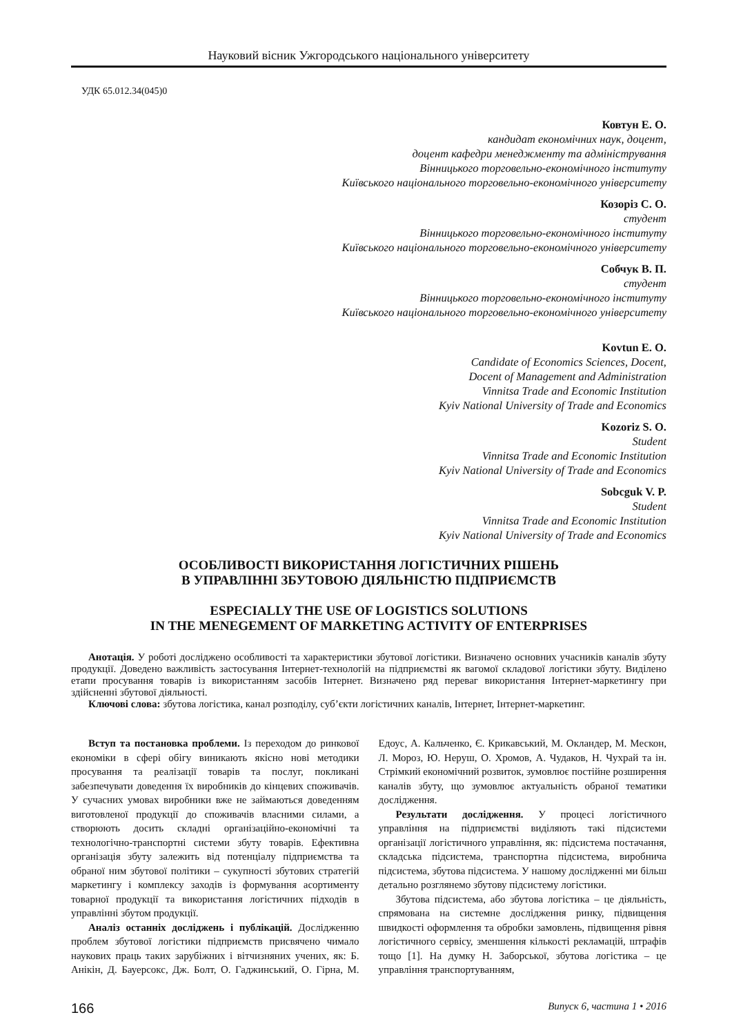Науковий вісник Ужгородського національного університету
УДК 65.012.34(045)0
Ковтун Е. О.
кандидат економічних наук, доцент,
доцент кафедри менеджменту та адміністрування
Вінницького торговельно-економічного інституту
Київського національного торговельно-економічного університету
Козоріз С. О.
студент
Вінницького торговельно-економічного інституту
Київського національного торговельно-економічного університету
Собчук В. П.
студент
Вінницького торговельно-економічного інституту
Київського національного торговельно-економічного університету
Kovtun E. O.
Candidate of Economics Sciences, Docent,
Docent of Management and Administration
Vinnitsa Trade and Economic Institution
Kyiv National University of Trade and Economics
Kozoriz S. O.
Student
Vinnitsa Trade and Economic Institution
Kyiv National University of Trade and Economics
Sobcguk V. P.
Student
Vinnitsa Trade and Economic Institution
Kyiv National University of Trade and Economics
ОСОБЛИВОСТІ ВИКОРИСТАННЯ ЛОГІСТИЧНИХ РІШЕНЬ
В УПРАВЛІННІ ЗБУТОВОЮ ДІЯЛЬНІСТЮ ПІДПРИЄМСТВ
ESPECIALLY THE USE OF LOGISTICS SOLUTIONS
IN THE MENEGEMENT OF MARKETING ACTIVITY OF ENTERPRISES
Анотація. У роботі досліджено особливості та характеристики збутової логістики. Визначено основних учасників каналів збуту продукції. Доведено важливість застосування Інтернет-технологій на підприємстві як вагомої складової логістики збуту. Виділено етапи просування товарів із використанням засобів Інтернет. Визначено ряд переваг використання Інтернет-маркетингу при здійсненні збутової діяльності.
Ключові слова: збутова логістика, канал розподілу, суб’єкти логістичних каналів, Інтернет, Інтернет-маркетинг.
Вступ та постановка проблеми. Із переходом до ринкової економіки в сфері обігу виникають якісно нові методики просування та реалізації товарів та послуг, покликані забезпечувати доведення їх виробників до кінцевих споживачів. У сучасних умовах виробники вже не займаються доведенням виготовленої продукції до споживачів власними силами, а створюють досить складні організаційно-економічні та технологічно-транспортні системи збуту товарів. Ефективна організація збуту залежить від потенціалу підприємства та обраної ним збутової політики – сукупності збутових стратегій маркетингу і комплексу заходів із формування асортименту товарної продукції та використання логістичних підходів в управлінні збутом продукції.
Аналіз останніх досліджень і публікацій. Дослідженню проблем збутової логістики підприємств присвячено чимало наукових праць таких зарубіжних і вітчизняних учених, як: Б. Анікін, Д. Бауерсокс, Дж. Болт, О. Гаджинський, О. Гірна, М. Едоус, А. Кальченко, Є. Крикавський, М. Окландер, М. Мескон, Л. Мороз, Ю. Неруш, О. Хромов, А. Чудаков, Н. Чухрай та ін. Стрімкий економічний розвиток, зумовлює постійне розширення каналів збуту, що зумовлює актуальність обраної тематики дослідження.
Результати дослідження. У процесі логістичного управління на підприємстві виділяють такі підсистеми організації логістичного управління, як: підсистема постачання, складська підсистема, транспортна підсистема, виробнича підсистема, збутова підсистема. У нашому дослідженні ми більш детально розглянемо збутову підсистему логістики.
Збутова підсистема, або збутова логістика – це діяльність, спрямована на системне дослідження ринку, підвищення швидкості оформлення та обробки замовлень, підвищення рівня логістичного сервісу, зменшення кількості рекламацій, штрафів тощо [1]. На думку Н. Заборської, збутова логістика – це управління транспортуванням,
166 Випуск 6, частина 1 • 2016